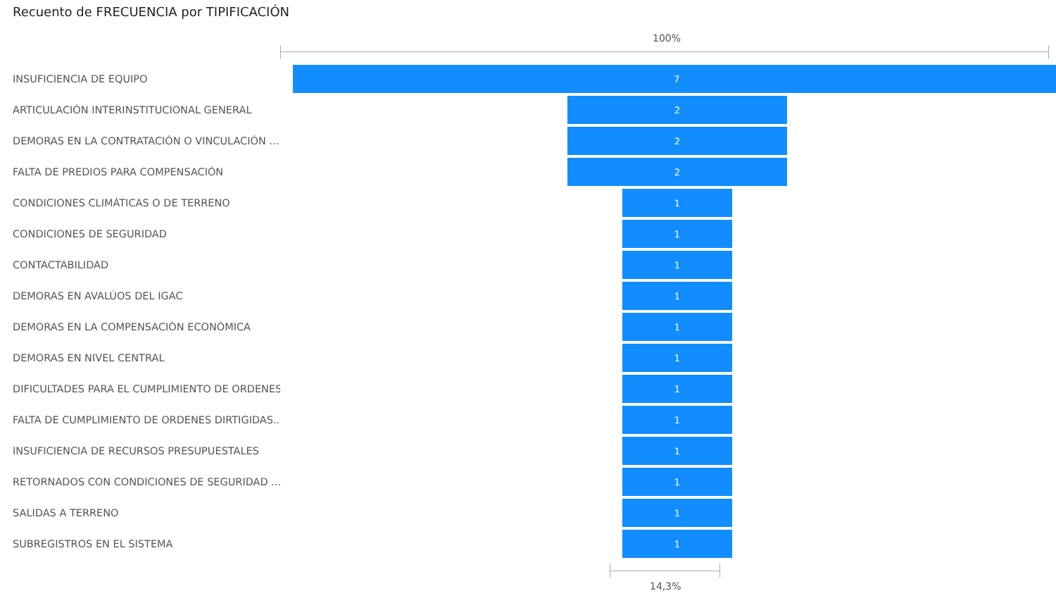Recuento de FRECUENCIA por TIPIFICACIÓN
100%
INSUFICIENCIA DE EQUIPO
7
ARTICULACIÓN INTERINSTITUCIONAL GENERAL
2
DEMORAS EN LA CONTRATACIÓN O VINCULACIÓN ...
2
FALTA DE PREDIOS PARA COMPENSACIÓN
2
CONDICIONES CLIMÁTICAS O DE TERRENO
1
CONDICIONES DE SEGURIDAD
1
CONTACTABILIDAD
1
DEMORAS EN AVALÚOS DEL IGAC
1
DEMORAS EN LA COMPENSACIÓN ECONÓMICA
1
DEMORAS EN NIVEL CENTRAL
1
DIFICULTADES PARA EL CUMPLIMIENTO DE ORDENES
1
FALTA DE CUMPLIMIENTO DE ORDENES DIRTIGIDAS...
1
INSUFICIENCIA DE RECURSOS PRESUPUESTALES
1
RETORNADOS CON CONDICIONES DE SEGURIDAD ...
1
SALIDAS A TERRENO
1
SUBREGISTROS EN EL SISTEMA
1
14,3%